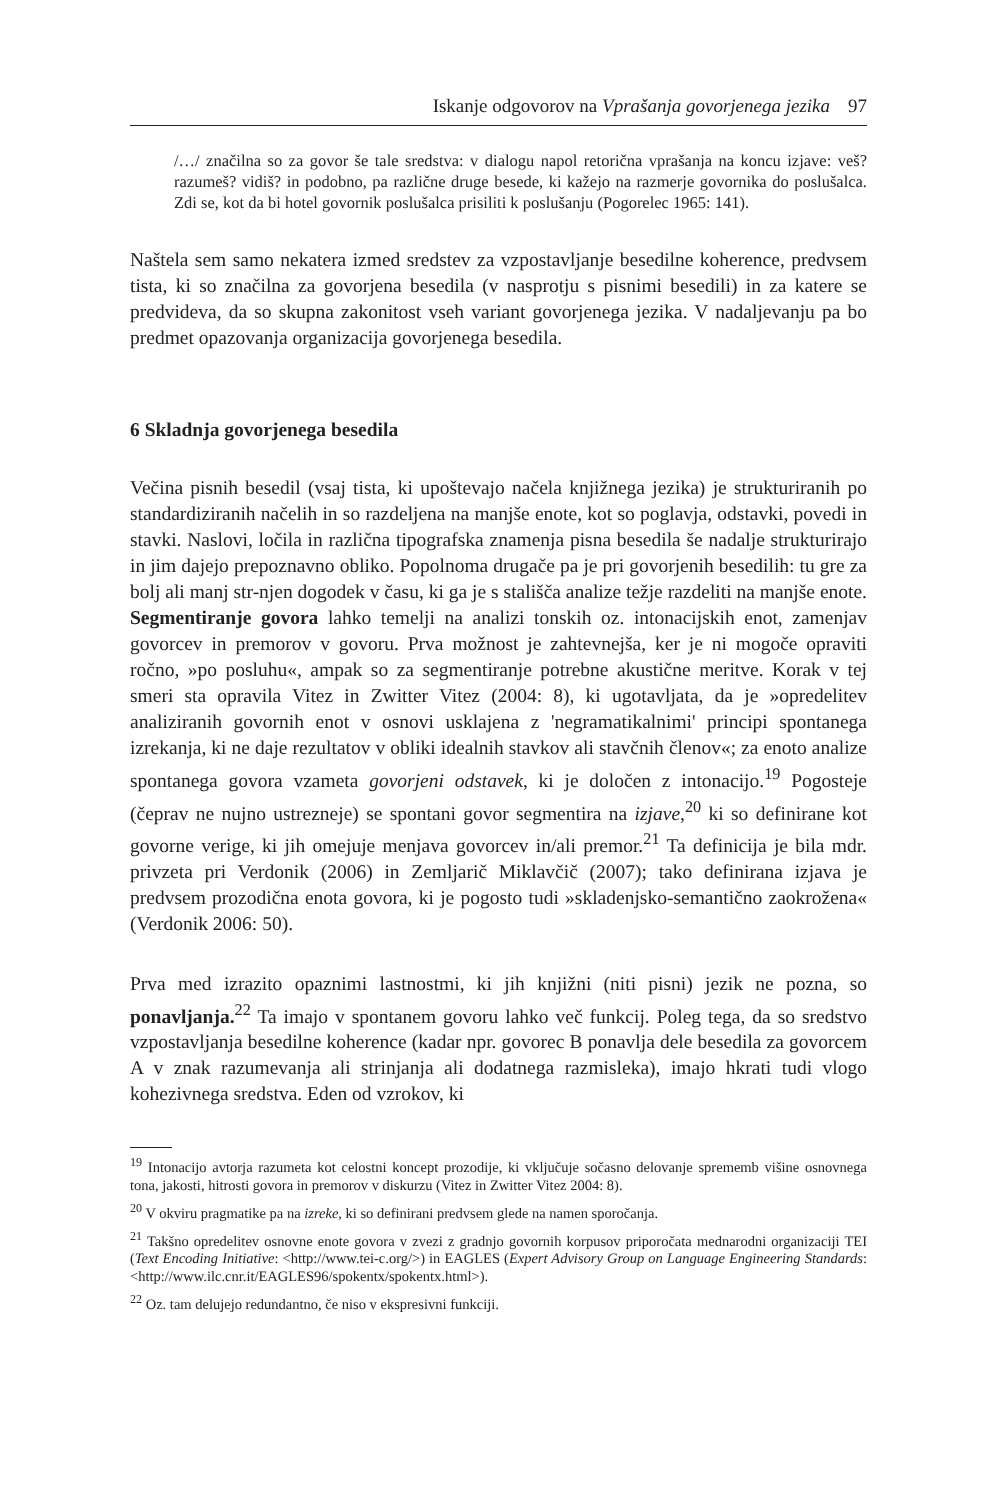Iskanje odgovorov na Vprašanja govorjenega jezika 97
/…/ značilna so za govor še tale sredstva: v dialogu napol retorična vprašanja na koncu izjave: veš? razumeš? vidiš? in podobno, pa različne druge besede, ki kažejo na razmerje govornika do poslušalca. Zdi se, kot da bi hotel govornik poslušalca prisiliti k poslušanju (Pogorelec 1965: 141).
Naštela sem samo nekatera izmed sredstev za vzpostavljanje besedilne koherence, predvsem tista, ki so značilna za govorjena besedila (v nasprotju s pisnimi besedili) in za katere se predvideva, da so skupna zakonitost vseh variant govorjenega jezika. V nadaljevanju pa bo predmet opazovanja organizacija govorjenega besedila.
6 Skladnja govorjenega besedila
Večina pisnih besedil (vsaj tista, ki upoštevajo načela knjižnega jezika) je strukturiranih po standardiziranih načelih in so razdeljena na manjše enote, kot so poglavja, odstavki, povedi in stavki. Naslovi, ločila in različna tipografska znamenja pisna besedila še nadalje strukturirajo in jim dajejo prepoznavno obliko. Popolnoma drugače pa je pri govorjenih besedilih: tu gre za bolj ali manj str-njen dogodek v času, ki ga je s stališča analize težje razdeliti na manjše enote. Segmentiranje govora lahko temelji na analizi tonskih oz. intonacijskih enot, zamenjav govorcev in premorov v govoru. Prva možnost je zahtevnejša, ker je ni mogoče opraviti ročno, »po posluhu«, ampak so za segmentiranje potrebne akustične meritve. Korak v tej smeri sta opravila Vitez in Zwitter Vitez (2004: 8), ki ugotavljata, da je »opredelitev analiziranih govornih enot v osnovi usklajena z 'negramatikalnimi' principi spontanega izrekanja, ki ne daje rezultatov v obliki idealnih stavkov ali stavčnih členov«; za enoto analize spontanega govora vzameta govorjeni odstavek, ki je določen z intonacijo.<sup>19</sup> Pogosteje (čeprav ne nujno ustrezneje) se spontani govor segmentira na izjave,<sup>20</sup> ki so definirane kot govorne verige, ki jih omejuje menjava govorcev in/ali premor.<sup>21</sup> Ta definicija je bila mdr. privzeta pri Verdonik (2006) in Zemljarič Miklavčič (2007); tako definirana izjava je predvsem prozodična enota govora, ki je pogosto tudi »skladenjsko-semantično zaokrožena« (Verdonik 2006: 50).
Prva med izrazito opaznimi lastnostmi, ki jih knjižni (niti pisni) jezik ne pozna, so ponavljanja.<sup>22</sup> Ta imajo v spontanem govoru lahko več funkcij. Poleg tega, da so sredstvo vzpostavljanja besedilne koherence (kadar npr. govorec B ponavlja dele besedila za govorcem A v znak razumevanja ali strinjanja ali dodatnega razmisleka), imajo hkrati tudi vlogo kohezivnega sredstva. Eden od vzrokov, ki
<sup>19</sup> Intonacijo avtorja razumeta kot celostni koncept prozodije, ki vključuje sočasno delovanje sprememb višine osnovnega tona, jakosti, hitrosti govora in premorov v diskurzu (Vitez in Zwitter Vitez 2004: 8).
<sup>20</sup> V okviru pragmatike pa na izreke, ki so definirani predvsem glede na namen sporočanja.
<sup>21</sup> Takšno opredelitev osnovne enote govora v zvezi z gradnjo govornih korpusov priporočata mednarodni organizaciji TEI (Text Encoding Initiative: <http://www.tei-c.org/>) in EAGLES (Expert Advisory Group on Language Engineering Standards: <http://www.ilc.cnr.it/EAGLES96/spokentx/spokentx.html>).
<sup>22</sup> Oz. tam delujejo redundantno, če niso v ekspresivni funkciji.